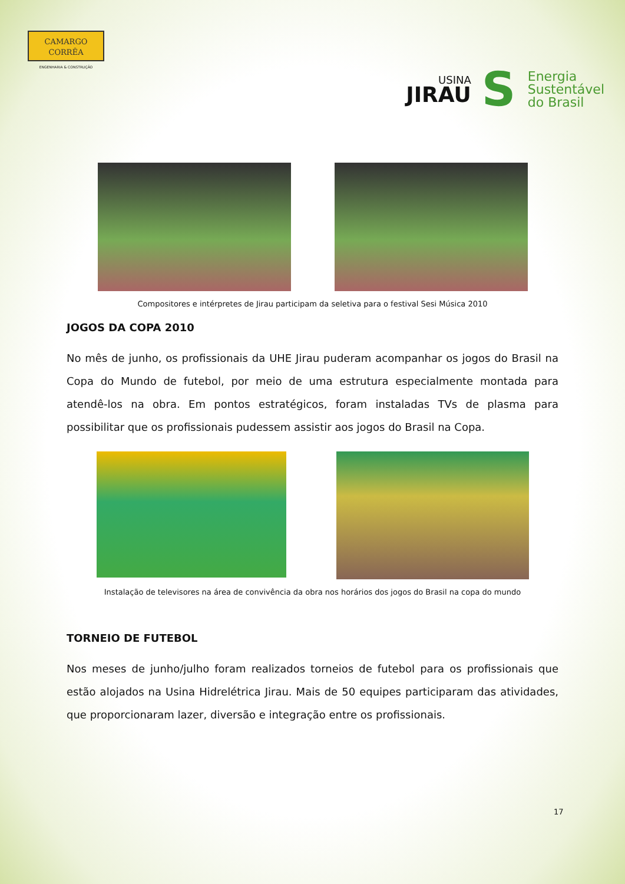CAMARGO
CORRÊA
ENGENHARIA & CONSTRUÇÃO
USINA
JIRAU
S
Energia
Sustentável
do Brasil
Compositores e intérpretes de Jirau participam da seletiva para o festival Sesi Música 2010
JOGOS DA COPA 2010
No mês de junho, os profissionais da UHE Jirau puderam acompanhar os jogos do Brasil na Copa do Mundo de futebol, por meio de uma estrutura especialmente montada para atendê-los na obra. Em pontos estratégicos, foram instaladas TVs de plasma para possibilitar que os profissionais pudessem assistir aos jogos do Brasil na Copa.
Instalação de televisores na área de convivência da obra nos horários dos jogos do Brasil na copa do mundo
TORNEIO DE FUTEBOL
Nos meses de junho/julho foram realizados torneios de futebol para os profissionais que estão alojados na Usina Hidrelétrica Jirau. Mais de 50 equipes participaram das atividades, que proporcionaram lazer, diversão e integração entre os profissionais.
17